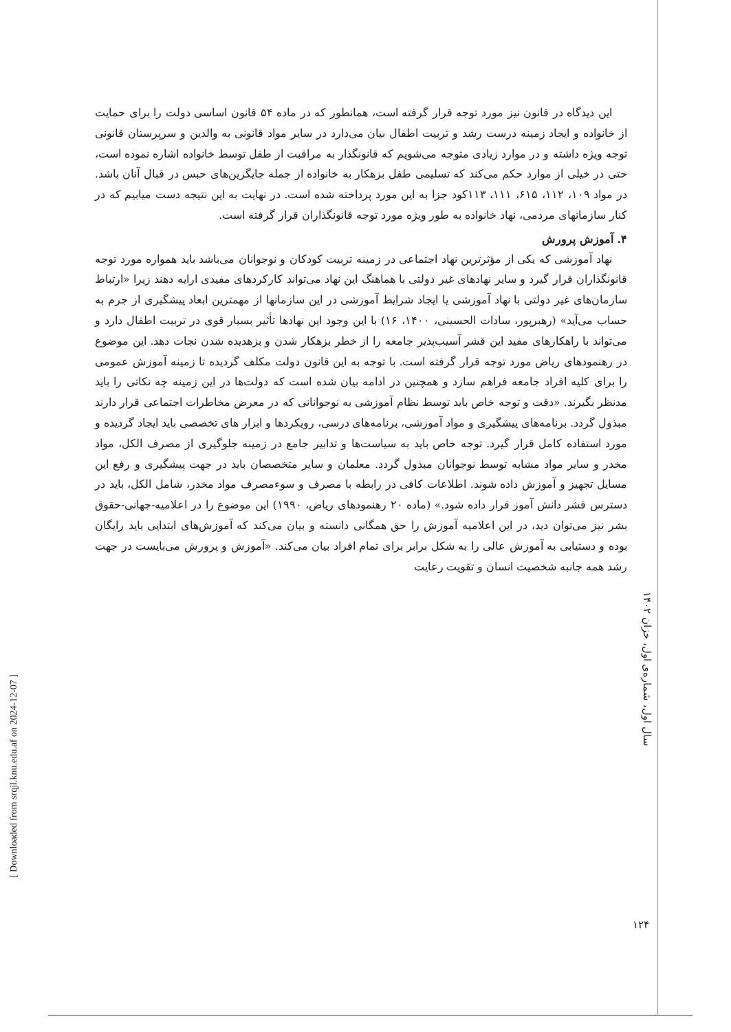این دیدگاه در قانون نیز مورد توجه قرار گرفته است، همانطور که در ماده ۵۴ قانون اساسی دولت را برای حمایت از خانواده و ایجاد زمینه درست رشد و تربیت اطفال بیان می‌دارد در سایر مواد قانونی به والدین و سرپرستان قانونی توجه ویژه داشته و در موارد زیادی متوجه می‌شویم که قانونگذار به مراقبت از طفل توسط خانواده اشاره نموده است، حتی در خیلی از موارد حکم می‌کند که تسلیمی طفل بزهکار به خانواده از جمله جایگزین‌های حبس در قبال آنان باشد. در مواد ۱۰۹، ۱۱۲، ۶۱۵، ۱۱۱، ۱۱۳کود جزا به این مورد پرداخته شده است. در نهایت به این نتیجه دست میابیم که در کنار سازمانهای مردمی، نهاد خانواده به طور ویژه مورد توجه قانونگذاران قرار گرفته است.
۴. آموزش پرورش
نهاد آموزشی که یکی از مؤثرترین نهاد اجتماعی در زمینه تربیت کودکان و نوجوانان می‌باشد باید همواره مورد توجه قانونگذاران قرار گیرد و سایر نهادهای غیر دولتی با هماهنگ این نهاد می‌تواند کارکردهای مفیدی ارایه دهند زیرا «ارتباط سازمان‌های غیر دولتی با نهاد آموزشی یا ایجاد شرایط آموزشی در این سازمانها از مهمترین ابعاد پیشگیری از جرم به حساب می‌آید» (رهبرپور، سادات الحسینی، ۱۴۰۰، ۱۶) با این وجود این نهادها تأثیر بسیار قوی در تربیت اطفال دارد و می‌تواند با راهکارهای مفید این قشر آسیب‌پذیر جامعه را از خطر بزهکار شدن و بزهدیده شدن نجات دهد. این موضوع در رهنمودهای ریاض مورد توجه قرار گرفته است. با توجه به این قانون دولت مکلف گردیده تا زمینه آموزش عمومی را برای کلیه افراد جامعه فراهم سازد و همچنین در ادامه بیان شده است که دولت‌ها در این زمینه چه نکاتی را باید مدنظر بگیرند. «دقت و توجه خاص باید توسط نظام آموزشی به نوجوانانی که در معرض مخاطرات اجتماعی قرار دارند مبذول گردد. برنامه‌های پیشگیری و مواد آموزشی، برنامه‌های درسی، رویکردها و ابزار های تخصصی باید ایجاد گردیده و مورد استفاده کامل قرار گیرد. توجه خاص باید به سیاست‌ها و تدابیر جامع در زمینه جلوگیری از مصرف الکل، مواد مخدر و سایر مواد مشابه توسط نوجوانان مبذول گردد. معلمان و سایر متخصصان باید در جهت پیشگیری و رفع این مسایل تجهیز و آموزش داده شوند. اطلاعات کافی در رابطه با مصرف و سوءمصرف مواد مخدر، شامل الکل، باید در دسترس قشر دانش آموز قرار داده شود.» (ماده ۲۰ رهنمودهای ریاض، ۱۹۹۰) این موضوع را در اعلامیه-جهانی-حقوق بشر نیز می‌توان دید، در این اعلامیه آموزش را حق همگانی دانسته و بیان می‌کند که آموزش‌های ابتدایی باید رایگان بوده و دستیابی به آموزش عالی را به شکل برابر برای تمام افراد بیان می‌کند. «آموزش و پرورش می‌بایست در جهت رشد همه جانبه شخصیت انسان و تقویت رعایت
سال اول، شماره‌ی اول، خزان ۱۴۰۲
۱۲۴
[ Downloaded from srqjl.knu.edu.af on 2024-12-07 ]